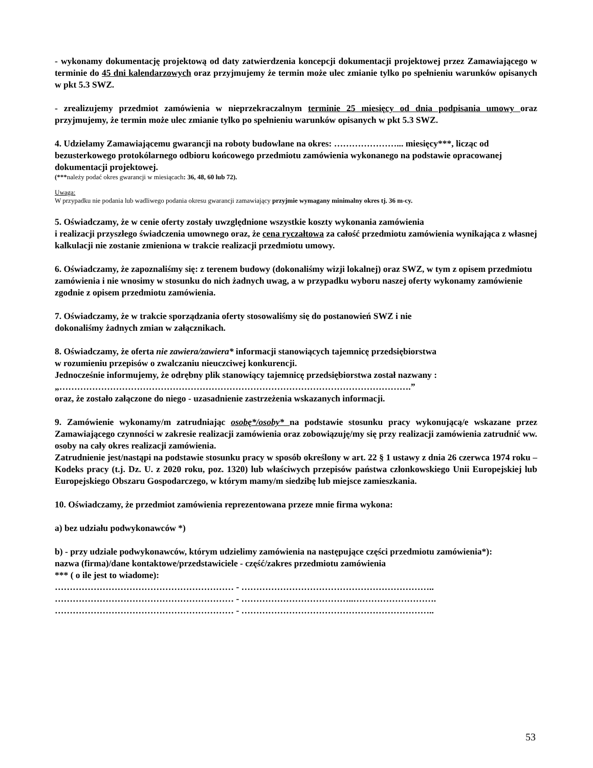- wykonamy dokumentację projektową od daty zatwierdzenia koncepcji dokumentacji projektowej przez Zamawiającego w terminie do 45 dni kalendarzowych oraz przyjmujemy że termin może ulec zmianie tylko po spełnieniu warunków opisanych w pkt 5.3 SWZ.
- zrealizujemy przedmiot zamówienia w nieprzekraczalnym terminie 25 miesięcy od dnia podpisania umowy oraz przyjmujemy, że termin może ulec zmianie tylko po spełnieniu warunków opisanych w pkt 5.3 SWZ.
4. Udzielamy Zamawiającemu gwarancji na roboty budowlane na okres: …………………... miesięcy***, licząc od bezusterkowego protokólarnego odbioru końcowego przedmiotu zamówienia wykonanego na podstawie opracowanej dokumentacji projektowej.
(***należy podać okres gwarancji w miesiącach: 36, 48, 60 lub 72).
Uwaga:
W przypadku nie podania lub wadliwego podania okresu gwarancji zamawiający przyjmie wymagany minimalny okres tj. 36 m-cy.
5. Oświadczamy, że w cenie oferty zostały uwzględnione wszystkie koszty wykonania zamówienia
i realizacji przyszłego świadczenia umownego oraz, że cena ryczałtowa za całość przedmiotu zamówienia wynikająca z własnej kalkulacji nie zostanie zmieniona w trakcie realizacji przedmiotu umowy.
6. Oświadczamy, że zapoznaliśmy się: z terenem budowy (dokonaliśmy wizji lokalnej) oraz SWZ, w tym z opisem przedmiotu zamówienia i nie wnosimy w stosunku do nich żadnych uwag, a w przypadku wyboru naszej oferty wykonamy zamówienie zgodnie z opisem przedmiotu zamówienia.
7. Oświadczamy, że w trakcie sporządzania oferty stosowaliśmy się do postanowień SWZ i nie
dokonaliśmy żadnych zmian w załącznikach.
8. Oświadczamy, że oferta nie zawiera/zawiera* informacji stanowiących tajemnicę przedsiębiorstwa
w rozumieniu przepisów o zwalczaniu nieuczciwej konkurencji.
Jednocześnie informujemy, że odrębny plik stanowiący tajemnicę przedsiębiorstwa został nazwany :
„……………………………………………………………………………………………………….”
oraz, że zostało załączone do niego - uzasadnienie zastrzeżenia wskazanych informacji.
9. Zamówienie wykonamy/m zatrudniając osobę*/osoby* na podstawie stosunku pracy wykonującą/e wskazane przez Zamawiającego czynności w zakresie realizacji zamówienia oraz zobowiązuję/my się przy realizacji zamówienia zatrudnić ww. osoby na cały okres realizacji zamówienia.
Zatrudnienie jest/nastąpi na podstawie stosunku pracy w sposób określony w art. 22 § 1 ustawy z dnia 26 czerwca 1974 roku – Kodeks pracy (t.j. Dz. U. z 2020 roku, poz. 1320) lub właściwych przepisów państwa członkowskiego Unii Europejskiej lub Europejskiego Obszaru Gospodarczego, w którym mamy/m siedzibę lub miejsce zamieszkania.
10. Oświadczamy, że przedmiot zamówienia reprezentowana przeze mnie firma wykona:
a) bez udziału podwykonawców *)
b) - przy udziale podwykonawców, którym udzielimy zamówienia na następujące części przedmiotu zamówienia*):
nazwa (firma)/dane kontaktowe/przedstawiciele - część/zakres przedmiotu zamówienia
*** ( o ile jest to wiadome):
…………………………………………………… - ………………………………………………………..
…………………………………………………… - ………………………………..……………………….
…………………………………………………… - ………………………………………………………..
53